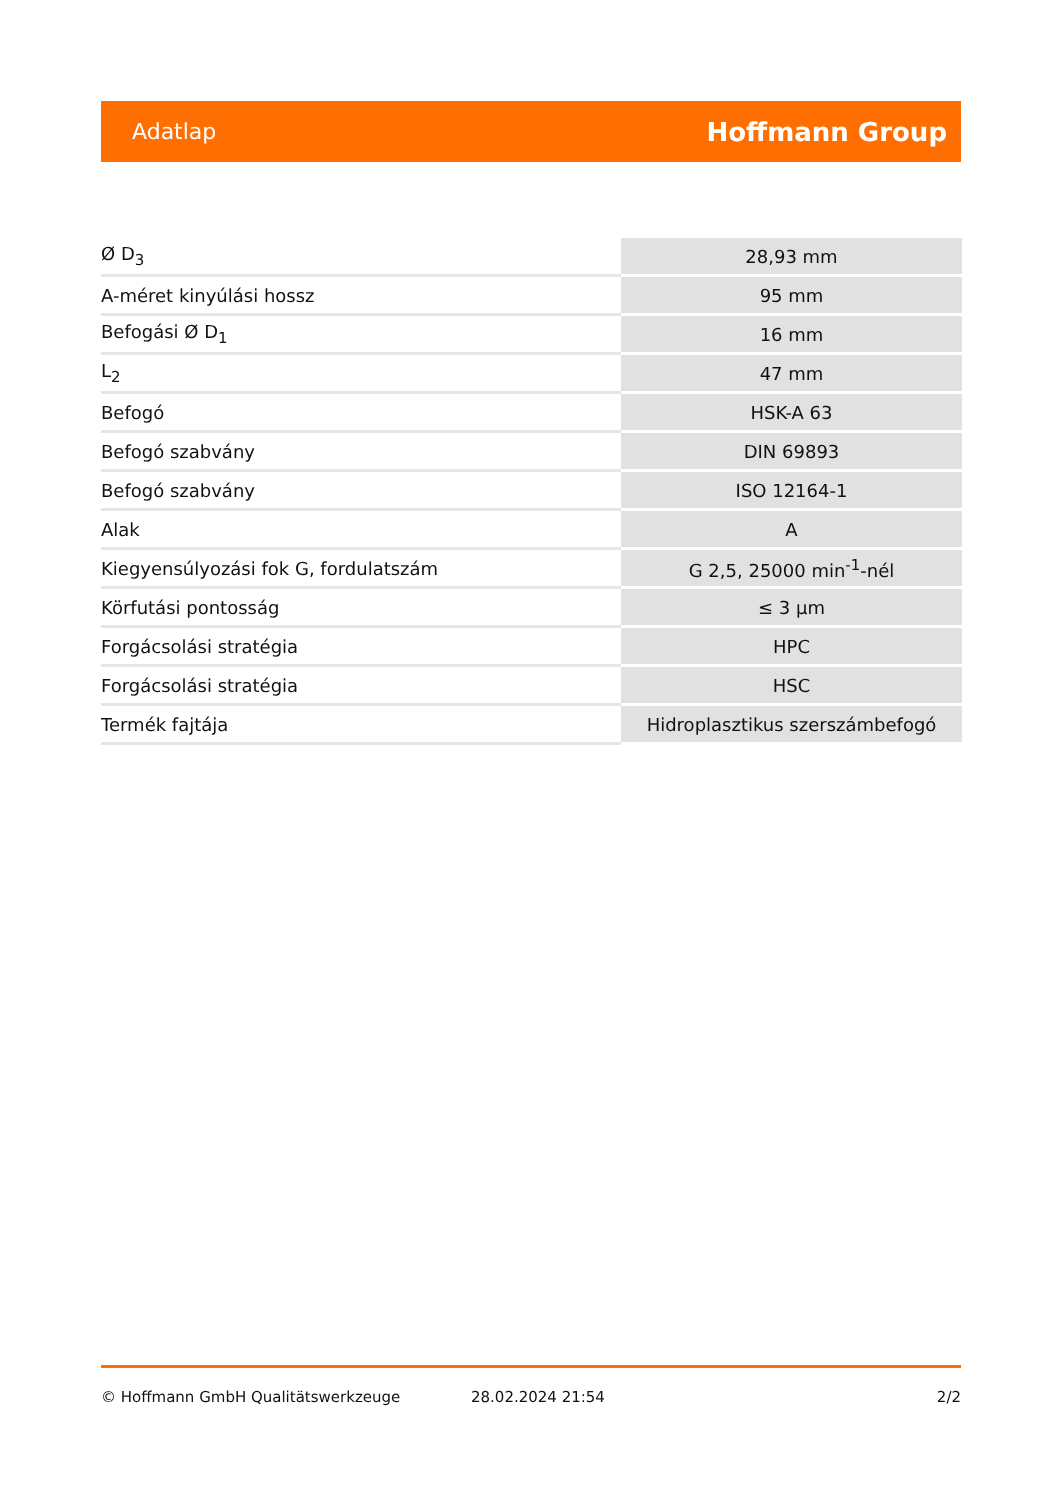Adatlap Hoffmann Group
| Ø D<sub>3</sub> | 28,93 mm |
| A-méret kinyúlási hossz | 95 mm |
| Befogási Ø D<sub>1</sub> | 16 mm |
| L<sub>2</sub> | 47 mm |
| Befogó | HSK-A 63 |
| Befogó szabvány | DIN 69893 |
| Befogó szabvány | ISO 12164-1 |
| Alak | A |
| Kiegyensúlyozási fok G, fordulatszám | G 2,5, 25000 min<sup>-1</sup>-nél |
| Körfutási pontosság | ≤ 3 µm |
| Forgácsolási stratégia | HPC |
| Forgácsolási stratégia | HSC |
| Termék fajtája | Hidroplasztikus szerszámbefogó |
© Hoffmann GmbH Qualitätswerkzeuge 28.02.2024 21:54 2/2